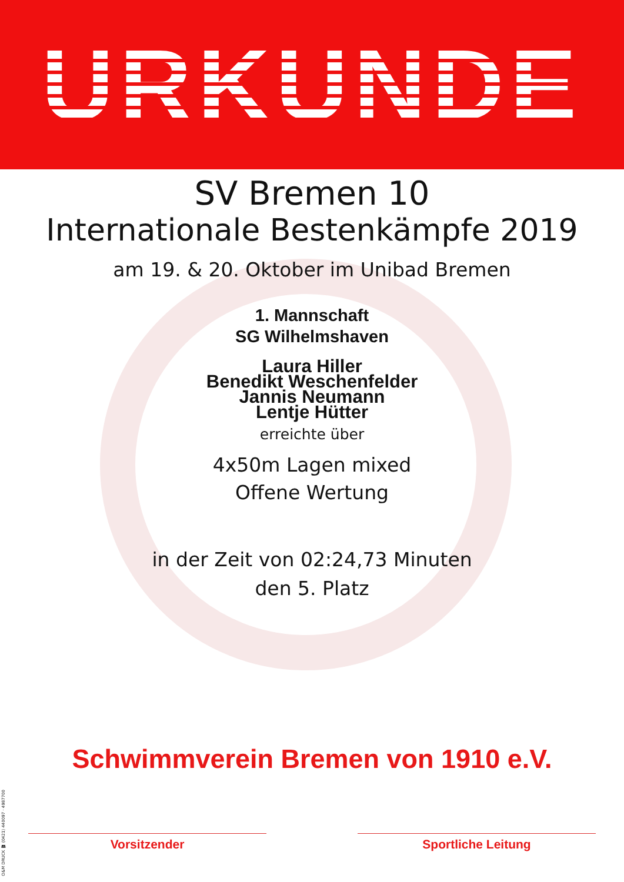URKUNDE
SV Bremen 10
Internationale Bestenkämpfe 2019
am 19. & 20. Oktober im Unibad Bremen
1. Mannschaft
SG Wilhelmshaven
Laura Hiller
Benedikt Weschenfelder
Jannis Neumann
Lentje Hütter
erreichte über
4x50m Lagen mixed
Offene Wertung
in der Zeit von 02:24,73 Minuten
den 5. Platz
Schwimmverein Bremen von 1910 e.V.
Vorsitzender Sportliche Leitung
O&M DRUCK ☎ (0421) 440097 · 4987700